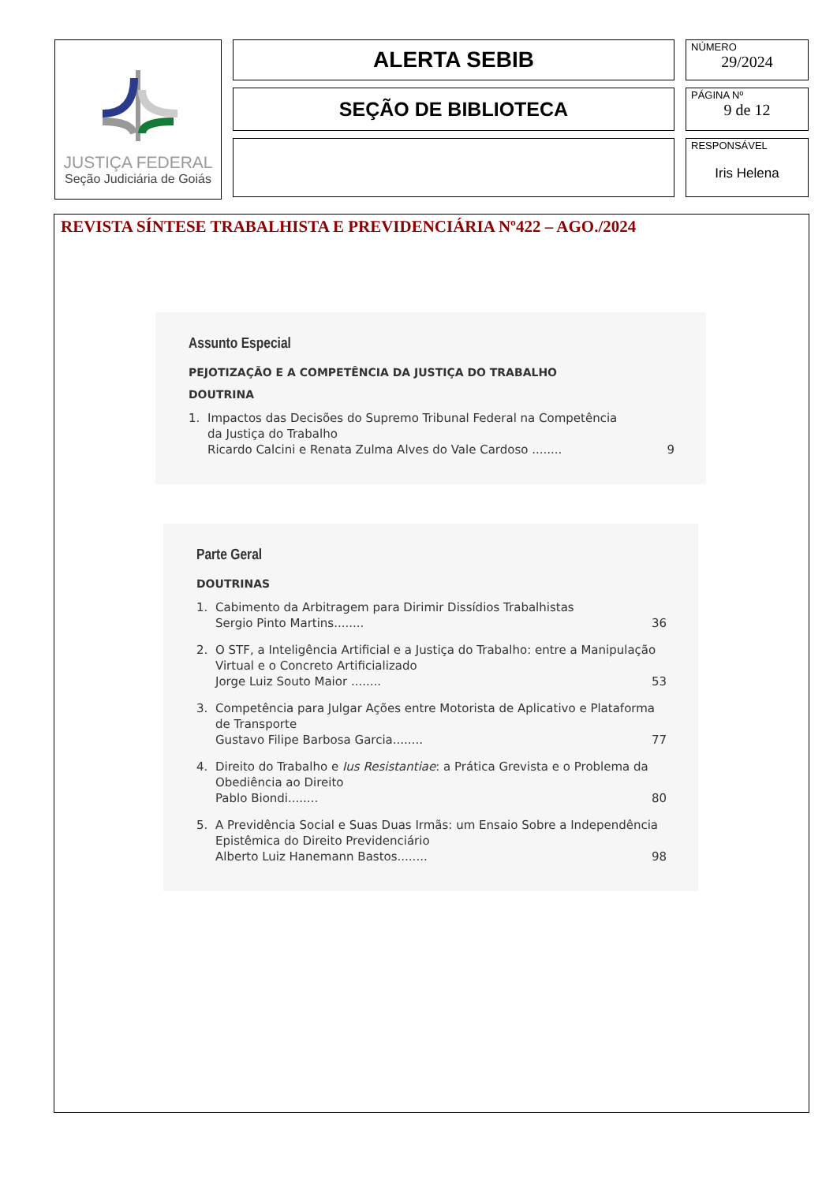JUSTIÇA FEDERAL
Seção Judiciária de Goiás
ALERTA SEBIB
SEÇÃO DE BIBLIOTECA
NÚMERO
29/2024
PÁGINA Nº
9 de 12
RESPONSÁVEL
Iris Helena
REVISTA SÍNTESE TRABALHISTA E PREVIDENCIÁRIA Nº422 – AGO./2024
Assunto Especial
PEJOTIZAÇÃO E A COMPETÊNCIA DA JUSTIÇA DO TRABALHO
DOUTRINA
1. Impactos das Decisões do Supremo Tribunal Federal na Competência
da Justiça do Trabalho
Ricardo Calcini e Renata Zulma Alves do Vale Cardoso ........ 9
Parte Geral
DOUTRINAS
1. Cabimento da Arbitragem para Dirimir Dissídios Trabalhistas
Sergio Pinto Martins........ 36
2. O STF, a Inteligência Artificial e a Justiça do Trabalho: entre a Manipulação Virtual e o Concreto Artificializado
Jorge Luiz Souto Maior ........ 53
3. Competência para Julgar Ações entre Motorista de Aplicativo e Plataforma de Transporte
Gustavo Filipe Barbosa Garcia........ 77
4. Direito do Trabalho e Ius Resistantiae: a Prática Grevista e o Problema da Obediência ao Direito
Pablo Biondi........ 80
5. A Previdência Social e Suas Duas Irmãs: um Ensaio Sobre a Independência Epistêmica do Direito Previdenciário
Alberto Luiz Hanemann Bastos........ 98